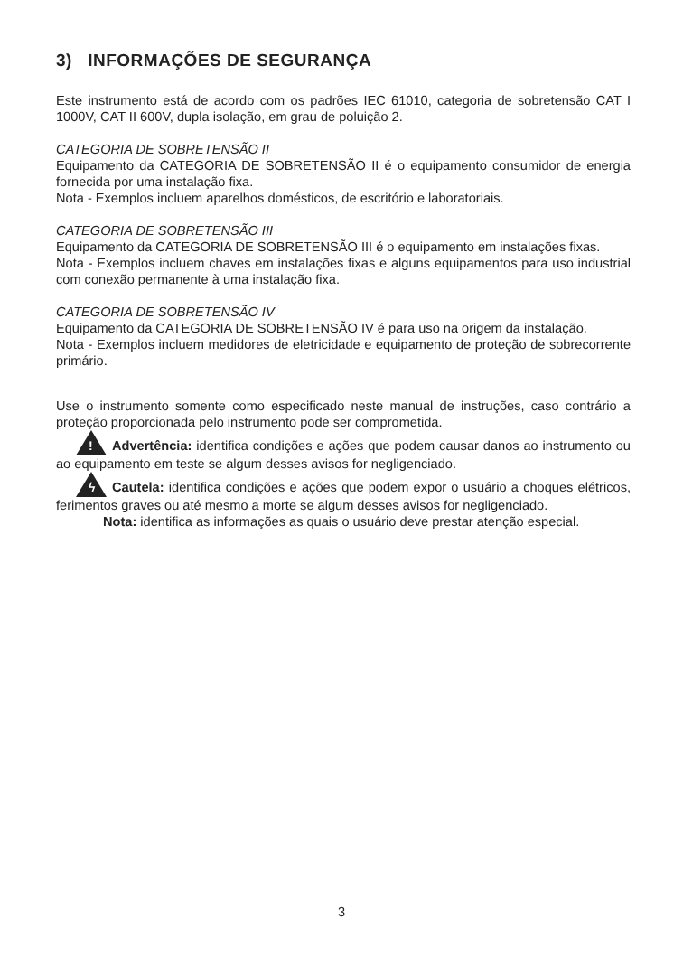3) INFORMAÇÕES DE SEGURANÇA
Este instrumento está de acordo com os padrões IEC 61010, categoria de sobretensão CAT I 1000V, CAT II 600V, dupla isolação, em grau de poluição 2.
CATEGORIA DE SOBRETENSÃO II
Equipamento da CATEGORIA DE SOBRETENSÃO II é o equipamento consumidor de energia fornecida por uma instalação fixa.
Nota - Exemplos incluem aparelhos domésticos, de escritório e laboratoriais.
CATEGORIA DE SOBRETENSÃO III
Equipamento da CATEGORIA DE SOBRETENSÃO III é o equipamento em instalações fixas.
Nota - Exemplos incluem chaves em instalações fixas e alguns equipamentos para uso industrial com conexão permanente à uma instalação fixa.
CATEGORIA DE SOBRETENSÃO IV
Equipamento da CATEGORIA DE SOBRETENSÃO IV é para uso na origem da instalação.
Nota - Exemplos incluem medidores de eletricidade e equipamento de proteção de sobrecorrente primário.
Use o instrumento somente como especificado neste manual de instruções, caso contrário a proteção proporcionada pelo instrumento pode ser comprometida.
! Advertência: identifica condições e ações que podem causar danos ao instrumento ou ao equipamento em teste se algum desses avisos for negligenciado.
ϟ Cautela: identifica condições e ações que podem expor o usuário a choques elétricos, ferimentos graves ou até mesmo a morte se algum desses avisos for negligenciado.
Nota: identifica as informações as quais o usuário deve prestar atenção especial.
3